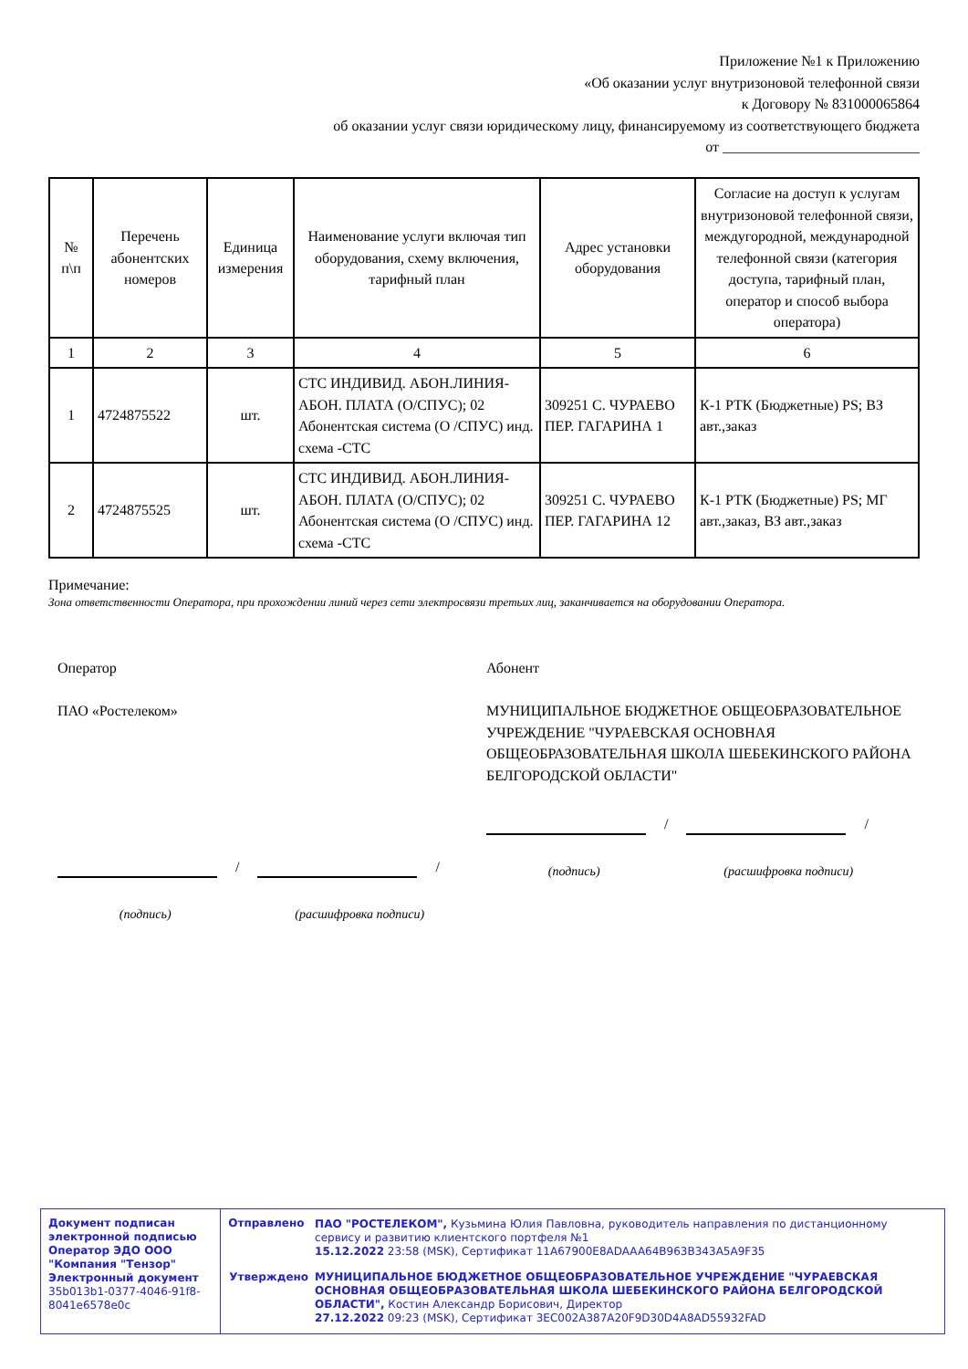Приложение №1 к Приложению
«Об оказании услуг внутризоновой телефонной связи
к Договору № 831000065864
об оказании услуг связи юридическому лицу, финансируемому из соответствующего бюджета
от ___________________________
| № п\п | Перечень абонентских номеров | Единица измерения | Наименование услуги включая тип оборудования, схему включения, тарифный план | Адрес установки оборудования | Согласие на доступ к услугам внутризоновой телефонной связи, междугородной, международной телефонной связи (категория доступа, тарифный план, оператор и способ выбора оператора) |
| --- | --- | --- | --- | --- | --- |
| 1 | 2 | 3 | 4 | 5 | 6 |
| 1 | 4724875522 | шт. | СТС ИНДИВИД. АБОН.ЛИНИЯ-АБОН. ПЛАТА (О/СПУС); 02 Абонентская система (О /СПУС) инд. схема -СТС | 309251 С. ЧУРАЕВО ПЕР. ГАГАРИНА 1 | К-1 РТК (Бюджетные) PS; ВЗ авт.,заказ |
| 2 | 4724875525 | шт. | СТС ИНДИВИД. АБОН.ЛИНИЯ-АБОН. ПЛАТА (О/СПУС); 02 Абонентская система (О /СПУС) инд. схема -СТС | 309251 С. ЧУРАЕВО ПЕР. ГАГАРИНА 12 | К-1 РТК (Бюджетные) PS; МГ авт.,заказ, ВЗ авт.,заказ |
Примечание:
Зона ответственности Оператора, при прохождении линий через сети электросвязи третьих лиц, заканчивается на оборудовании Оператора.
Оператор
ПАО «Ростелеком»
/ /
(подпись) (расшифровка подписи)
Абонент
МУНИЦИПАЛЬНОЕ БЮДЖЕТНОЕ ОБЩЕОБРАЗОВАТЕЛЬНОЕ УЧРЕЖДЕНИЕ "ЧУРАЕВСКАЯ ОСНОВНАЯ ОБЩЕОБРАЗОВАТЕЛЬНАЯ ШКОЛА ШЕБЕКИНСКОГО РАЙОНА БЕЛГОРОДСКОЙ ОБЛАСТИ"
/ /
(подпись) (расшифровка подписи)
Документ подписан электронной подписью
Оператор ЭДО ООО "Компания "Тензор"
Электронный документ 35b013b1-0377-4046-91f8-8041e6578e0c
| Отправлено | ПАО "РОСТЕЛЕКОМ", Кузьмина Юлия Павловна, руководитель направления по дистанционному сервису и развитию клиентского портфеля №1 15.12.2022 23:58 (MSK), Сертификат 11A67900E8ADAAA64B963B343A5A9F35 |
| Утверждено | МУНИЦИПАЛЬНОЕ БЮДЖЕТНОЕ ОБЩЕОБРАЗОВАТЕЛЬНОЕ УЧРЕЖДЕНИЕ "ЧУРАЕВСКАЯ ОСНОВНАЯ ОБЩЕОБРАЗОВАТЕЛЬНАЯ ШКОЛА ШЕБЕКИНСКОГО РАЙОНА БЕЛГОРОДСКОЙ ОБЛАСТИ", Костин Александр Борисович, Директор 27.12.2022 09:23 (MSK), Сертификат 3EC002A387A20F9D30D4A8AD55932FAD |